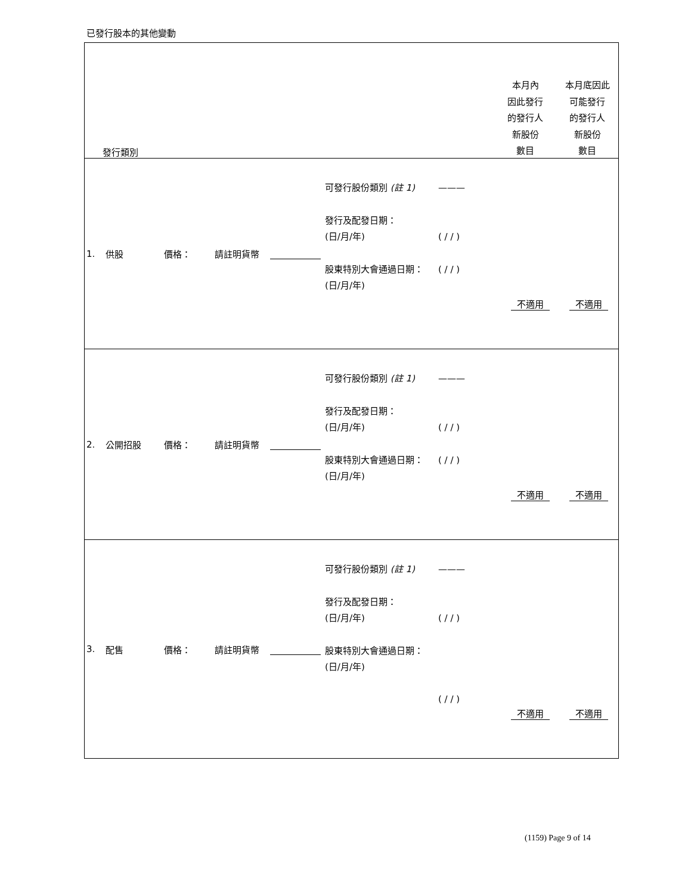已發行股本的其他變動
| 發行類別 本月內 因此發行 的發行人 新股份 數目 本月底因此 可能發行 的發行人 新股份 數目 |
| 1. 供股 價格： 請註明貨幣 可發行股份類別 (註 1) 發行及配發日期： (日/月/年) 股東特別大會通過日期： (日/月/年) ——— ( / / ) ( / / ) 不適用 不適用 |
| 2. 公開招股 價格： 請註明貨幣 可發行股份類別 (註 1) 發行及配發日期： (日/月/年) 股東特別大會通過日期： (日/月/年) ——— ( / / ) ( / / ) 不適用 不適用 |
| 3. 配售 價格： 請註明貨幣 可發行股份類別 (註 1) 發行及配發日期： (日/月/年) 股東特別大會通過日期： (日/月/年) ——— ( / / ) ( / / ) 不適用 不適用 |
(1159) Page 9 of 14